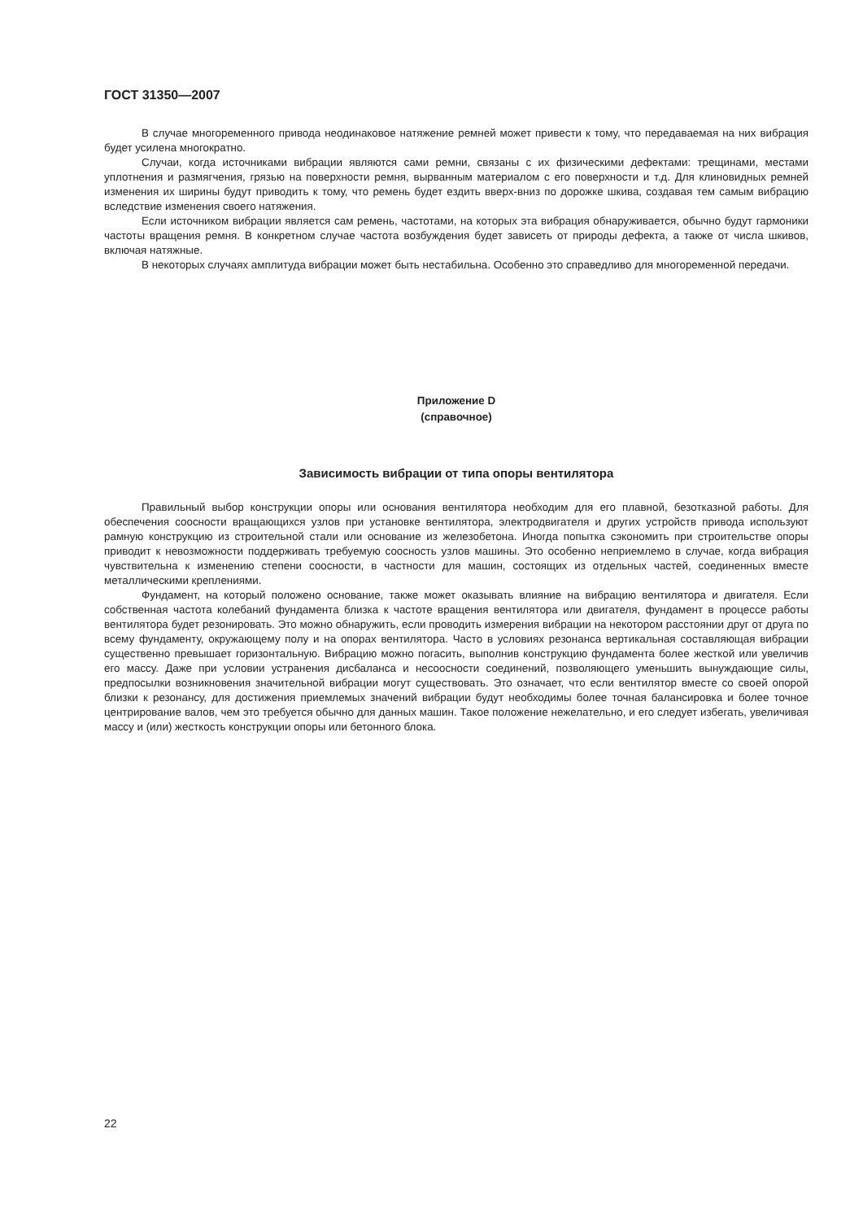ГОСТ 31350—2007
В случае многоременного привода неодинаковое натяжение ремней может привести к тому, что передаваемая на них вибрация будет усилена многократно.
Случаи, когда источниками вибрации являются сами ремни, связаны с их физическими дефектами: трещинами, местами уплотнения и размягчения, грязью на поверхности ремня, вырванным материалом с его поверхности и т.д. Для клиновидных ремней изменения их ширины будут приводить к тому, что ремень будет ездить вверх-вниз по дорожке шкива, создавая тем самым вибрацию вследствие изменения своего натяжения.
Если источником вибрации является сам ремень, частотами, на которых эта вибрация обнаруживается, обычно будут гармоники частоты вращения ремня. В конкретном случае частота возбуждения будет зависеть от природы дефекта, а также от числа шкивов, включая натяжные.
В некоторых случаях амплитуда вибрации может быть нестабильна. Особенно это справедливо для многоременной передачи.
Приложение D
(справочное)
Зависимость вибрации от типа опоры вентилятора
Правильный выбор конструкции опоры или основания вентилятора необходим для его плавной, безотказной работы. Для обеспечения соосности вращающихся узлов при установке вентилятора, электродвигателя и других устройств привода используют рамную конструкцию из строительной стали или основание из железобетона. Иногда попытка сэкономить при строительстве опоры приводит к невозможности поддерживать требуемую соосность узлов машины. Это особенно неприемлемо в случае, когда вибрация чувствительна к изменению степени соосности, в частности для машин, состоящих из отдельных частей, соединенных вместе металлическими креплениями.
Фундамент, на который положено основание, также может оказывать влияние на вибрацию вентилятора и двигателя. Если собственная частота колебаний фундамента близка к частоте вращения вентилятора или двигателя, фундамент в процессе работы вентилятора будет резонировать. Это можно обнаружить, если проводить измерения вибрации на некотором расстоянии друг от друга по всему фундаменту, окружающему полу и на опорах вентилятора. Часто в условиях резонанса вертикальная составляющая вибрации существенно превышает горизонтальную. Вибрацию можно погасить, выполнив конструкцию фундамента более жесткой или увеличив его массу. Даже при условии устранения дисбаланса и несоосности соединений, позволяющего уменьшить вынуждающие силы, предпосылки возникновения значительной вибрации могут существовать. Это означает, что если вентилятор вместе со своей опорой близки к резонансу, для достижения приемлемых значений вибрации будут необходимы более точная балансировка и более точное центрирование валов, чем это требуется обычно для данных машин. Такое положение нежелательно, и его следует избегать, увеличивая массу и (или) жесткость конструкции опоры или бетонного блока.
22